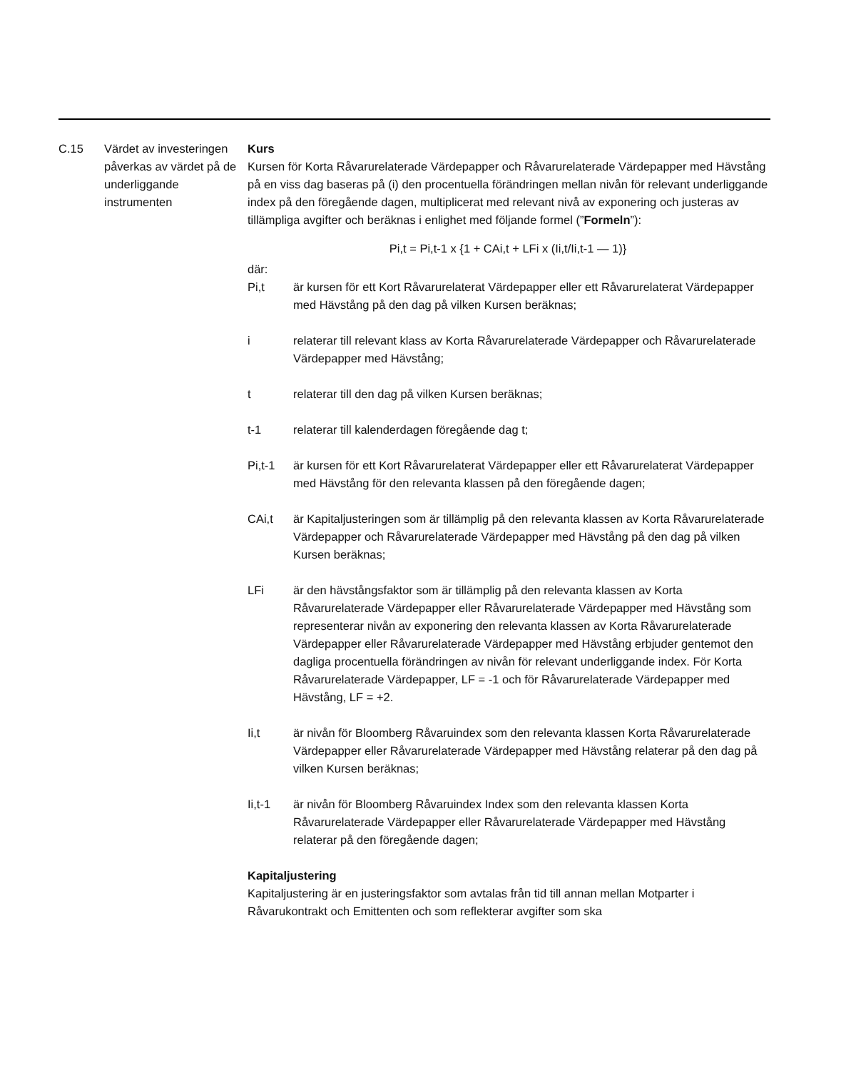C.15 Värdet av investeringen påverkas av värdet på de underliggande instrumenten
Kurs
Kursen för Korta Råvarurelaterade Värdepapper och Råvarurelaterade Värdepapper med Hävstång på en viss dag baseras på (i) den procentuella förändringen mellan nivån för relevant underliggande index på den föregående dagen, multiplicerat med relevant nivå av exponering och justeras av tillämpliga avgifter och beräknas i enlighet med följande formel (”Formeln”):
Pi,t = Pi,t-1 x {1 + CAi,t + LFi x (Ii,t/Ii,t-1 — 1)}
där:
Pi,t är kursen för ett Kort Råvarurelaterat Värdepapper eller ett Råvarurelaterat Värdepapper med Hävstång på den dag på vilken Kursen beräknas;
i relaterar till relevant klass av Korta Råvarurelaterade Värdepapper och Råvarurelaterade Värdepapper med Hävstång;
t relaterar till den dag på vilken Kursen beräknas;
t-1 relaterar till kalenderdagen föregående dag t;
Pi,t-1 är kursen för ett Kort Råvarurelaterat Värdepapper eller ett Råvarurelaterat Värdepapper med Hävstång för den relevanta klassen på den föregående dagen;
CAi,t är Kapitaljusteringen som är tillämplig på den relevanta klassen av Korta Råvarurelaterade Värdepapper och Råvarurelaterade Värdepapper med Hävstång på den dag på vilken Kursen beräknas;
LFi är den hävstångsfaktor som är tillämplig på den relevanta klassen av Korta Råvarurelaterade Värdepapper eller Råvarurelaterade Värdepapper med Hävstång som representerar nivån av exponering den relevanta klassen av Korta Råvarurelaterade Värdepapper eller Råvarurelaterade Värdepapper med Hävstång erbjuder gentemot den dagliga procentuella förändringen av nivån för relevant underliggande index. För Korta Råvarurelaterade Värdepapper, LF = -1 och för Råvarurelaterade Värdepapper med Hävstång, LF = +2.
Ii,t är nivån för Bloomberg Råvaruindex som den relevanta klassen Korta Råvarurelaterade Värdepapper eller Råvarurelaterade Värdepapper med Hävstång relaterar på den dag på vilken Kursen beräknas;
Ii,t-1 är nivån för Bloomberg Råvaruindex Index som den relevanta klassen Korta Råvarurelaterade Värdepapper eller Råvarurelaterade Värdepapper med Hävstång relaterar på den föregående dagen;
Kapitaljustering
Kapitaljustering är en justeringsfaktor som avtalas från tid till annan mellan Motparter i Råvarukontrakt och Emittenten och som reflekterar avgifter som ska